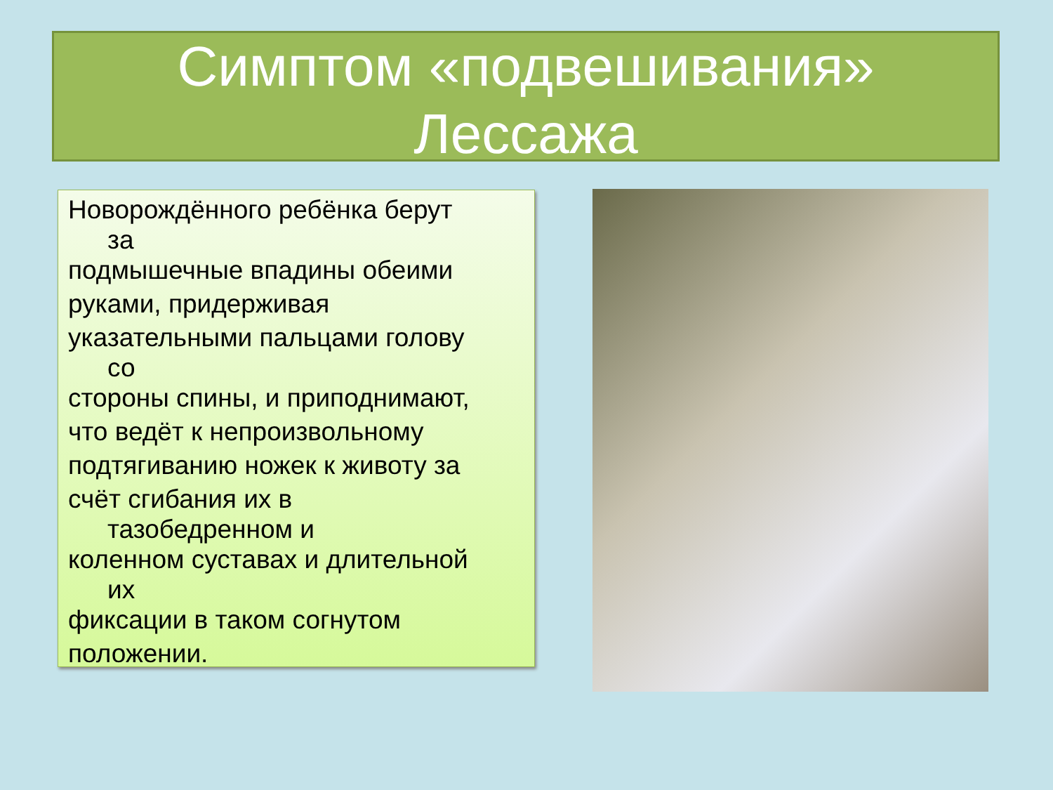Симптом «подвешивания»
Лессажа
Новорождённого ребёнка берут
за
подмышечные впадины обеими
руками, придерживая
указательными пальцами голову
со
стороны спины, и приподнимают,
что ведёт к непроизвольному
подтягиванию ножек к животу за
счёт сгибания их в
тазобедренном и
коленном суставах и длительной
их
фиксации в таком согнутом
положении.